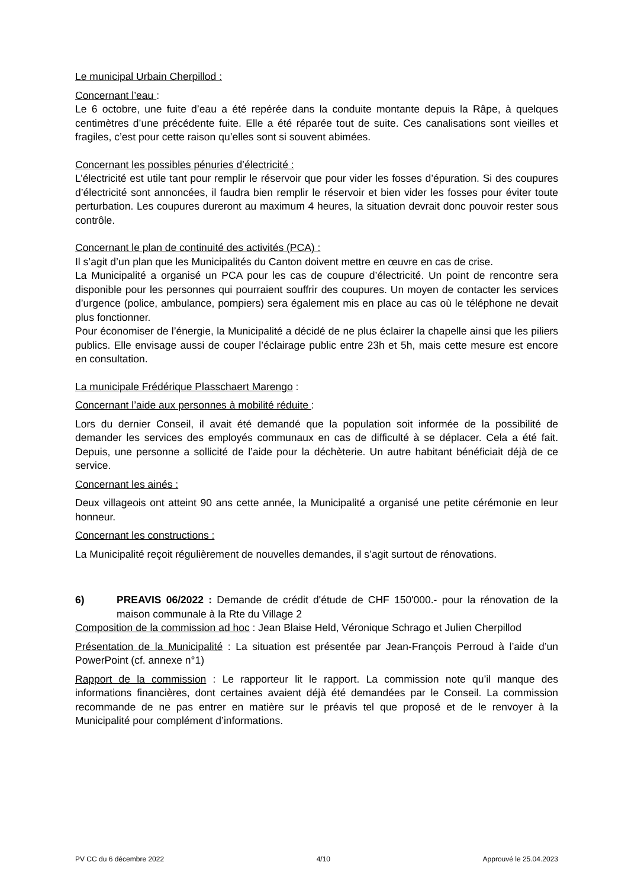Le municipal Urbain Cherpillod :
Concernant l’eau :
Le 6 octobre, une fuite d’eau a été repérée dans la conduite montante depuis la Râpe, à quelques centimètres d’une précédente fuite. Elle a été réparée tout de suite. Ces canalisations sont vieilles et fragiles, c’est pour cette raison qu’elles sont si souvent abimées.
Concernant les possibles pénuries d’électricité :
L’électricité est utile tant pour remplir le réservoir que pour vider les fosses d’épuration. Si des coupures d’électricité sont annoncées, il faudra bien remplir le réservoir et bien vider les fosses pour éviter toute perturbation. Les coupures dureront au maximum 4 heures, la situation devrait donc pouvoir rester sous contrôle.
Concernant le plan de continuité des activités (PCA) :
Il s’agit d’un plan que les Municipalités du Canton doivent mettre en œuvre en cas de crise.
La Municipalité a organisé un PCA pour les cas de coupure d’électricité. Un point de rencontre sera disponible pour les personnes qui pourraient souffrir des coupures. Un moyen de contacter les services d’urgence (police, ambulance, pompiers) sera également mis en place au cas où le téléphone ne devait plus fonctionner.
Pour économiser de l’énergie, la Municipalité a décidé de ne plus éclairer la chapelle ainsi que les piliers publics. Elle envisage aussi de couper l’éclairage public entre 23h et 5h, mais cette mesure est encore en consultation.
La municipale Frédérique Plasschaert Marengo :
Concernant l’aide aux personnes à mobilité réduite :
Lors du dernier Conseil, il avait été demandé que la population soit informée de la possibilité de demander les services des employés communaux en cas de difficulté à se déplacer. Cela a été fait. Depuis, une personne a sollicité de l’aide pour la déchèterie. Un autre habitant bénéficiait déjà de ce service.
Concernant les ainés :
Deux villageois ont atteint 90 ans cette année, la Municipalité a organisé une petite cérémonie en leur honneur.
Concernant les constructions :
La Municipalité reçoit régulièrement de nouvelles demandes, il s’agit surtout de rénovations.
6) PREAVIS 06/2022 : Demande de crédit d'étude de CHF 150'000.- pour la rénovation de la maison communale à la Rte du Village 2
Composition de la commission ad hoc : Jean Blaise Held, Véronique Schrago et Julien Cherpillod
Présentation de la Municipalité : La situation est présentée par Jean-François Perroud à l’aide d’un PowerPoint (cf. annexe n°1)
Rapport de la commission : Le rapporteur lit le rapport. La commission note qu’il manque des informations financières, dont certaines avaient déjà été demandées par le Conseil. La commission recommande de ne pas entrer en matière sur le préavis tel que proposé et de le renvoyer à la Municipalité pour complément d’informations.
PV CC du 6 décembre 2022 4/10 Approuvé le 25.04.2023